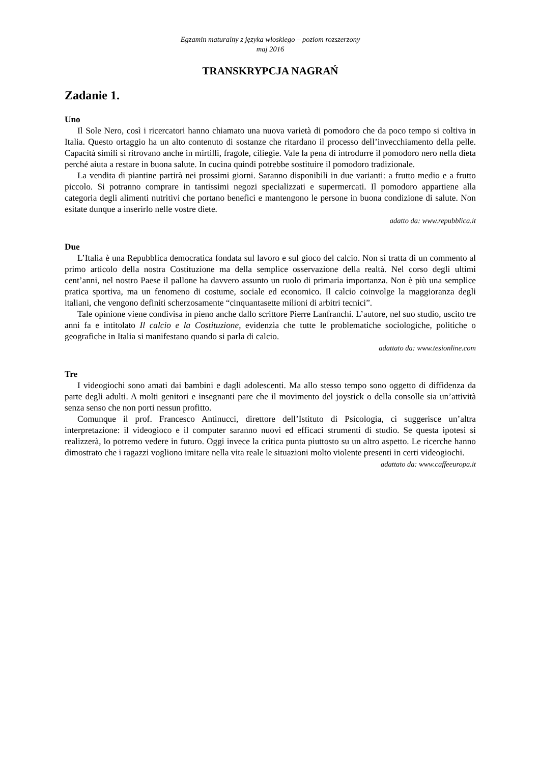Egzamin maturalny z języka włoskiego – poziom rozszerzony
maj 2016
TRANSKRYPCJA NAGRAŃ
Zadanie 1.
Uno
Il Sole Nero, così i ricercatori hanno chiamato una nuova varietà di pomodoro che da poco tempo si coltiva in Italia. Questo ortaggio ha un alto contenuto di sostanze che ritardano il processo dell’invecchiamento della pelle. Capacità simili si ritrovano anche in mirtilli, fragole, ciliegie. Vale la pena di introdurre il pomodoro nero nella dieta perché aiuta a restare in buona salute. In cucina quindi potrebbe sostituire il pomodoro tradizionale.
La vendita di piantine partirà nei prossimi giorni. Saranno disponibili in due varianti: a frutto medio e a frutto piccolo. Si potranno comprare in tantissimi negozi specializzati e supermercati. Il pomodoro appartiene alla categoria degli alimenti nutritivi che portano benefici e mantengono le persone in buona condizione di salute. Non esitate dunque a inserirlo nelle vostre diete.
adatto da: www.repubblica.it
Due
L’Italia è una Repubblica democratica fondata sul lavoro e sul gioco del calcio. Non si tratta di un commento al primo articolo della nostra Costituzione ma della semplice osservazione della realtà. Nel corso degli ultimi cent’anni, nel nostro Paese il pallone ha davvero assunto un ruolo di primaria importanza. Non è più una semplice pratica sportiva, ma un fenomeno di costume, sociale ed economico. Il calcio coinvolge la maggioranza degli italiani, che vengono definiti scherzosamente “cinquantasette milioni di arbitri tecnici”.
Tale opinione viene condivisa in pieno anche dallo scrittore Pierre Lanfranchi. L’autore, nel suo studio, uscito tre anni fa e intitolato Il calcio e la Costituzione, evidenzia che tutte le problematiche sociologiche, politiche o geografiche in Italia si manifestano quando si parla di calcio.
adattato da: www.tesionline.com
Tre
I videogiochi sono amati dai bambini e dagli adolescenti. Ma allo stesso tempo sono oggetto di diffidenza da parte degli adulti. A molti genitori e insegnanti pare che il movimento del joystick o della consolle sia un’attività senza senso che non porti nessun profitto.
Comunque il prof. Francesco Antinucci, direttore dell’Istituto di Psicologia, ci suggerisce un’altra interpretazione: il videogioco e il computer saranno nuovi ed efficaci strumenti di studio. Se questa ipotesi si realizzerà, lo potremo vedere in futuro. Oggi invece la critica punta piuttosto su un altro aspetto. Le ricerche hanno dimostrato che i ragazzi vogliono imitare nella vita reale le situazioni molto violente presenti in certi videogiochi.
adattato da: www.caffeeuropa.it